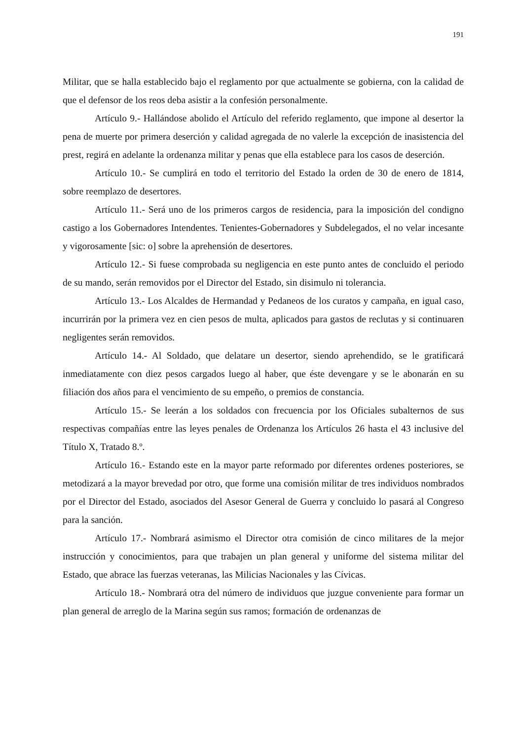191
Militar, que se halla establecido bajo el reglamento por que actualmente se gobierna, con la calidad de que el defensor de los reos deba asistir a la confesión personalmente.
Artículo 9.- Hallándose abolido el Artículo del referido reglamento, que impone al desertor la pena de muerte por primera deserción y calidad agregada de no valerle la excepción de inasistencia del prest, regirá en adelante la ordenanza militar y penas que ella establece para los casos de deserción.
Artículo 10.- Se cumplirá en todo el territorio del Estado la orden de 30 de enero de 1814, sobre reemplazo de desertores.
Artículo 11.- Será uno de los primeros cargos de residencia, para la imposición del condigno castigo a los Gobernadores Intendentes. Tenientes-Gobernadores y Subdelegados, el no velar incesante y vigorosamente [sic: o] sobre la aprehensión de desertores.
Artículo 12.- Si fuese comprobada su negligencia en este punto antes de concluido el periodo de su mando, serán removidos por el Director del Estado, sin disimulo ni tolerancia.
Artículo 13.- Los Alcaldes de Hermandad y Pedaneos de los curatos y campaña, en igual caso, incurrirán por la primera vez en cien pesos de multa, aplicados para gastos de reclutas y si continuaren negligentes serán removidos.
Artículo 14.- Al Soldado, que delatare un desertor, siendo aprehendido, se le gratificará inmediatamente con diez pesos cargados luego al haber, que éste devengare y se le abonarán en su filiación dos años para el vencimiento de su empeño, o premios de constancia.
Artículo 15.- Se leerán a los soldados con frecuencia por los Oficiales subalternos de sus respectivas compañías entre las leyes penales de Ordenanza los Artículos 26 hasta el 43 inclusive del Título X, Tratado 8.º.
Artículo 16.- Estando este en la mayor parte reformado por diferentes ordenes posteriores, se metodizará a la mayor brevedad por otro, que forme una comisión militar de tres individuos nombrados por el Director del Estado, asociados del Asesor General de Guerra y concluido lo pasará al Congreso para la sanción.
Artículo 17.- Nombrará asimismo el Director otra comisión de cinco militares de la mejor instrucción y conocimientos, para que trabajen un plan general y uniforme del sistema militar del Estado, que abrace las fuerzas veteranas, las Milicias Nacionales y las Cívicas.
Artículo 18.- Nombrará otra del número de individuos que juzgue conveniente para formar un plan general de arreglo de la Marina según sus ramos; formación de ordenanzas de